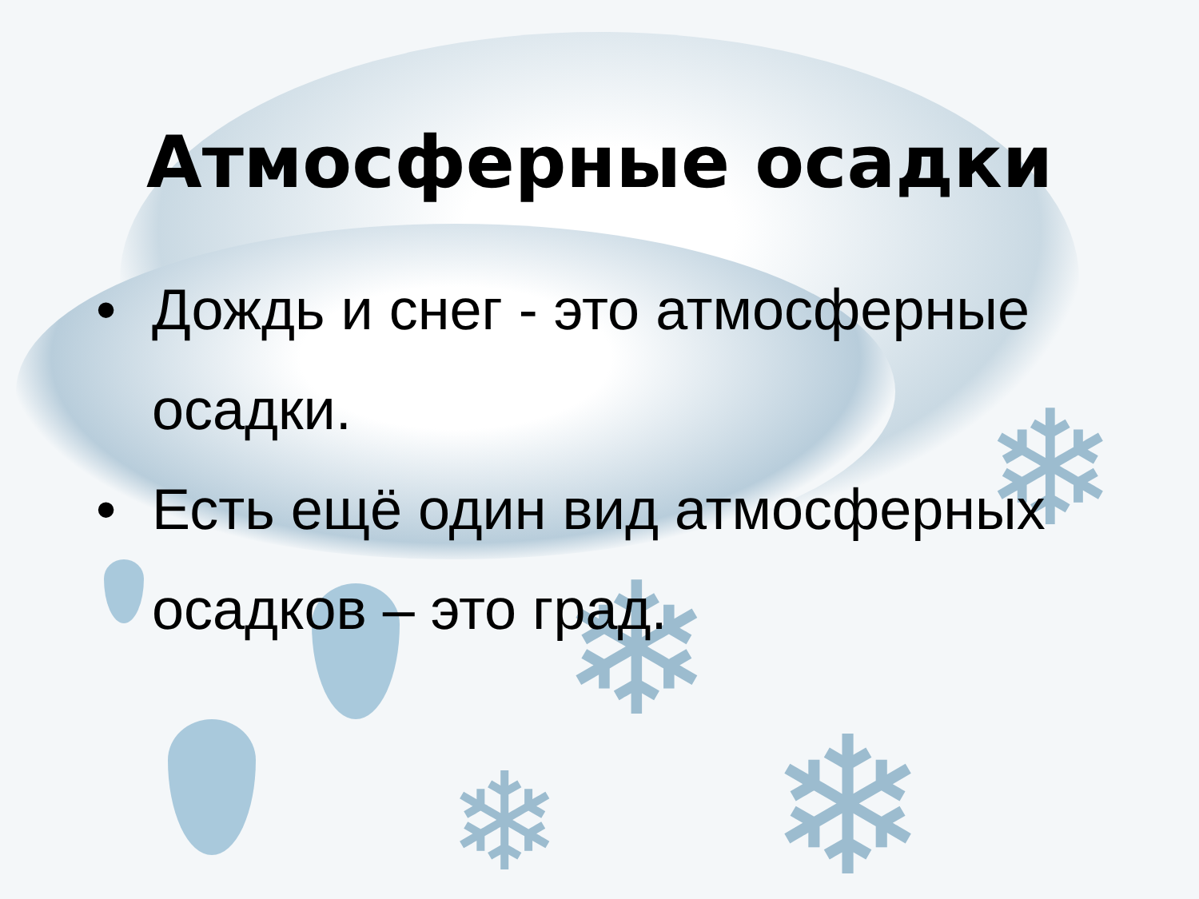❄
❄
❄
❄
Атмосферные осадки
• Дождь и снег - это атмосферные осадки.
• Есть ещё один вид атмосферных осадков – это град.